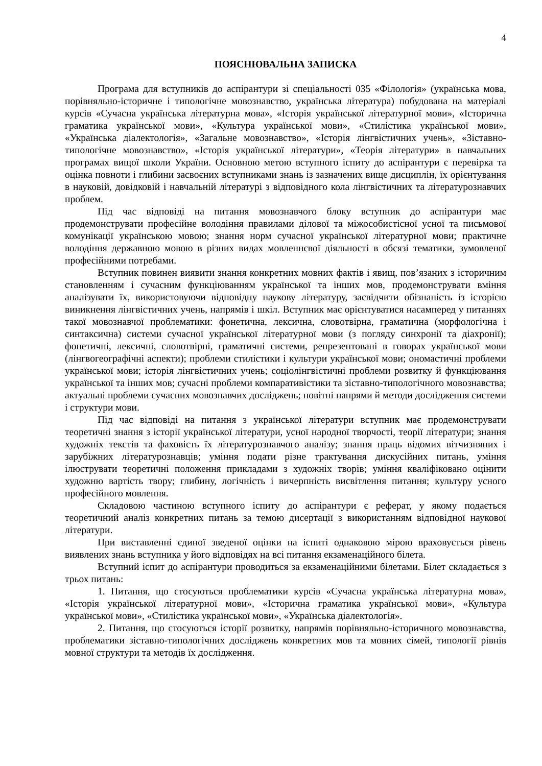4
ПОЯСНЮВАЛЬНА ЗАПИСКА
Програма для вступників до аспірантури зі спеціальності 035 «Філологія» (українська мова, порівняльно-історичне і типологічне мовознавство, українська література) побудована на матеріалі курсів «Сучасна українська літературна мова», «Історія української літературної мови», «Історична граматика української мови», «Культура української мови», «Стилістика української мови», «Українська діалектологія», «Загальне мовознавство», «Історія лінгвістичних учень», «Зіставно-типологічне мовознавство», «Історія української літератури», «Теорія літератури» в навчальних програмах вищої школи України. Основною метою вступного іспиту до аспірантури є перевірка та оцінка повноти і глибини засвоєних вступниками знань із зазначених вище дисциплін, їх орієнтування в науковій, довідковій і навчальній літературі з відповідного кола лінгвістичних та літературознавчих проблем.
Під час відповіді на питання мовознавчого блоку вступник до аспірантури має продемонструвати професійне володіння правилами ділової та міжособистісної усної та письмової комунікації українською мовою; знання норм сучасної української літературної мови; практичне володіння державною мовою в різних видах мовленнєвої діяльності в обсязі тематики, зумовленої професійними потребами.
Вступник повинен виявити знання конкретних мовних фактів і явищ, пов’язаних з історичним становленням і сучасним функціюванням української та інших мов, продемонструвати вміння аналізувати їх, використовуючи відповідну наукову літературу, засвідчити обізнаність із історією виникнення лінгвістичних учень, напрямів і шкіл. Вступник має орієнтуватися насамперед у питаннях такої мовознавчої проблематики: фонетична, лексична, словотвірна, граматична (морфологічна і синтаксична) системи сучасної української літературної мови (з погляду синхронії та діахронії); фонетичні, лексичні, словотвірні, граматичні системи, репрезентовані в говорах української мови (лінгвогеографічні аспекти); проблеми стилістики і культури української мови; ономастичні проблеми української мови; історія лінгвістичних учень; соціолінгвістичні проблеми розвитку й функціювання української та інших мов; сучасні проблеми компаративістики та зіставно-типологічного мовознавства; актуальні проблеми сучасних мовознавчих досліджень; новітні напрями й методи дослідження системи і структури мови.
Під час відповіді на питання з української літератури вступник має продемонструвати теоретичні знання з історії української літератури, усної народної творчості, теорії літератури; знання художніх текстів та фаховість їх літературознавчого аналізу; знання праць відомих вітчизняних і зарубіжних літературознавців; уміння подати різне трактування дискусійних питань, уміння ілюструвати теоретичні положення прикладами з художніх творів; уміння кваліфіковано оцінити художню вартість твору; глибину, логічність і вичерпність висвітлення питання; культуру усного професійного мовлення.
Складовою частиною вступного іспиту до аспірантури є реферат, у якому подається теоретичний аналіз конкретних питань за темою дисертації з використанням відповідної наукової літератури.
При виставленні єдиної зведеної оцінки на іспиті однаковою мірою враховується рівень виявлених знань вступника у його відповідях на всі питання екзаменаційного білета.
Вступний іспит до аспірантури проводиться за екзаменаційними білетами. Білет складається з трьох питань:
1. Питання, що стосуються проблематики курсів «Сучасна українська літературна мова», «Історія української літературної мови», «Історична граматика української мови», «Культура української мови», «Стилістика української мови», «Українська діалектологія».
2. Питання, що стосуються історії розвитку, напрямів порівняльно-історичного мовознавства, проблематики зіставно-типологічних досліджень конкретних мов та мовних сімей, типології рівнів мовної структури та методів їх дослідження.